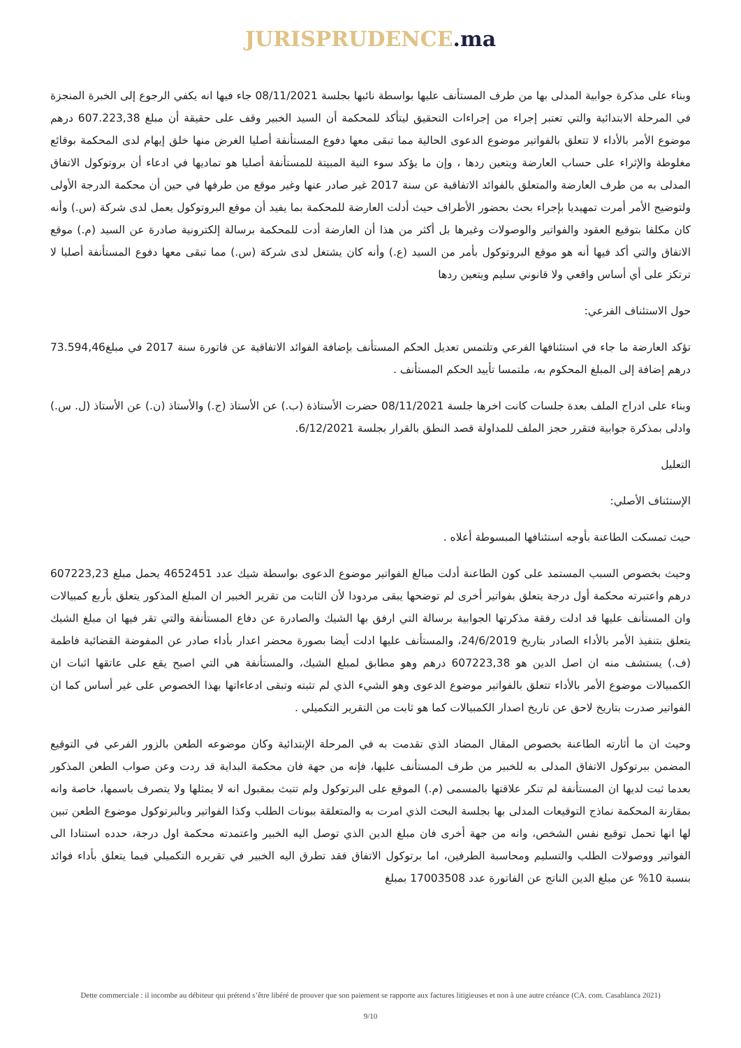JURISPRUDENCE.ma
وبناء على مذكرة جوابية المدلى بها من طرف المستأنف عليها بواسطة نائبها بجلسة 08/11/2021 جاء فيها انه يكفي الرجوع إلى الخبرة المنجزة في المرحلة الابتدائية والتي تعتبر إجراء من إجراءات التحقيق ليتأكد للمحكمة أن السيد الخبير وقف على حقيقة أن مبلغ 607.223,38 درهم موضوع الأمر بالأداء لا تتعلق بالفواتير موضوع الدعوى الحالية مما تبقى معها دفوع المستأنفة أصليا الغرض منها خلق إيهام لدى المحكمة بوقائع مغلوطة والإثراء على حساب العارضة ويتعين ردها ، وإن ما يؤكد سوء النية المبيتة للمستأنفة أصليا هو تماديها في ادعاء أن بروتوكول الاتفاق المدلى به من طرف العارضة والمتعلق بالفوائد الاتفاقية عن سنة 2017 غير صادر عنها وغير موقع من طرفها في حين أن محكمة الدرجة الأولى ولتوضيح الأمر أمرت تمهيديا بإجراء بحث بحضور الأطراف حيث أدلت العارضة للمحكمة بما يفيد أن موقع البروتوكول يعمل لدى شركة (س.) وأنه كان مكلفا بتوقيع العقود والفواتير والوصولات وغيرها بل أكثر من هذا أن العارضة أدت للمحكمة برسالة إلكترونية صادرة عن السيد (م.) موقع الاتفاق والتي أكد فيها أنه هو موقع البروتوكول بأمر من السيد (ع.) وأنه كان يشتغل لدى شركة (س.) مما تبقى معها دفوع المستأنفة أصليا لا ترتكز على أي أساس واقعي ولا قانوني سليم ويتعين ردها
حول الاستئناف الفرعي:
تؤكد العارضة ما جاء في استئنافها الفرعي وتلتمس تعديل الحكم المستأنف بإضافة الفوائد الاتفاقية عن فاتورة سنة 2017 في مبلغ73.594,46 درهم إضافة إلى المبلغ المحكوم به، ملتمسا تأييد الحكم المستأنف .
وبناء على ادراج الملف بعدة جلسات كانت اخرها جلسة 08/11/2021 حضرت الأستاذة (ب.) عن الأستاذ (ج.) والأستاذ (ن.) عن الأستاذ (ل. س.) وادلى بمذكرة جوابية فتقرر حجز الملف للمداولة قصد النطق بالقرار بجلسة 6/12/2021.
التعليل
الإستئناف الأصلي:
حيث تمسكت الطاعنة بأوجه استئنافها المبسوطة أعلاه .
وحيث بخصوص السبب المستمد على كون الطاعنة أدلت مبالغ الفواتير موضوع الدعوى بواسطة شيك عدد 4652451 يحمل مبلغ 607223,23 درهم واعتبرته محكمة أول درجة يتعلق بفواتير أخرى لم توضحها يبقى مردودا لأن الثابت من تقرير الخبير ان المبلغ المذكور يتعلق بأربع كمبيالات وان المستأنف عليها قد ادلت رفقة مذكرتها الجوابية برسالة التي ارفق بها الشيك والصادرة عن دفاع المستأنفة والتي تقر فيها ان مبلغ الشيك يتعلق بتنفيذ الأمر بالأداء الصادر بتاريخ 24/6/2019، والمستأنف عليها ادلت أيضا بصورة محضر اعدار بأداء صادر عن المفوضة القضائية فاطمة (ف.) يستشف منه ان اصل الدين هو 607223,38 درهم وهو مطابق لمبلغ الشيك، والمستأنفة هي التي اصبح يقع على عاتقها اثبات ان الكمبيالات موضوع الأمر بالأداء تتعلق بالفواتير موضوع الدعوى وهو الشيء الذي لم تثبته وتبقى ادعاءاتها بهذا الخصوص على غير أساس كما ان الفواتير صدرت بتاريخ لاحق عن تاريخ اصدار الكمبيالات كما هو ثابت من التقرير التكميلي .
وحيث ان ما أثارته الطاعنة بخصوص المقال المضاد الذي تقدمت به في المرحلة الإبتدائية وكان موضوعه الطعن بالزور الفرعي في التوقيع المضمن ببرتوكول الاتفاق المدلى به للخبير من طرف المستأنف عليها، فإنه من جهة فان محكمة البداية قد ردت وعن صواب الطعن المذكور بعدما ثبت لديها ان المستأنفة لم تنكر علاقتها بالمسمى (م.) الموقع على البرتوكول ولم تتبث بمقبول انه لا يمثلها ولا يتصرف باسمها، خاصة وانه بمقارنة المحكمة نماذج التوقيعات المدلى بها بجلسة البحث الذي امرت به والمتعلقة ببونات الطلب وكذا الفواتير وبالبرتوكول موضوع الطعن تبين لها انها تحمل توقيع نفس الشخص، وانه من جهة أخرى فان مبلغ الدين الذي توصل اليه الخبير واعتمدته محكمة اول درجة، حدده استنادا الى الفواتير ووصولات الطلب والتسليم ومحاسبة الطرفين، اما برتوكول الاتفاق فقد تطرق اليه الخبير في تقريره التكميلي فيما يتعلق بأداء فوائد بنسبة 10% عن مبلغ الدين الناتج عن الفاتورة عدد 17003508 بمبلغ
Dette commerciale : il incombe au débiteur qui prétend s’être libéré de prouver que son paiement se rapporte aux factures litigieuses et non à une autre créance (CA. com. Casablanca 2021)
9/10